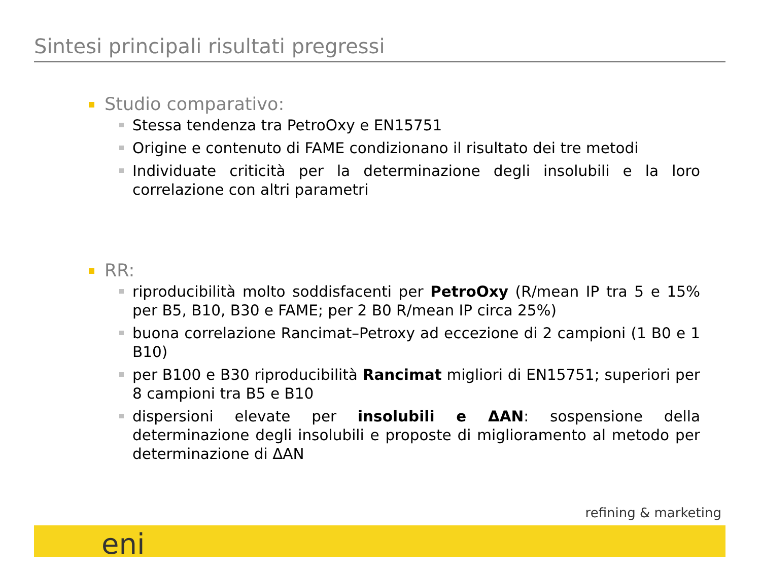Sintesi principali risultati pregressi
Studio comparativo:
Stessa tendenza tra PetroOxy e EN15751
Origine e contenuto di FAME condizionano il risultato dei tre metodi
Individuate criticità per la determinazione degli insolubili e la loro correlazione con altri parametri
RR:
riproducibilità molto soddisfacenti per PetroOxy (R/mean IP tra 5 e 15% per B5, B10, B30 e FAME; per 2 B0 R/mean IP circa 25%)
buona correlazione Rancimat–Petroxy ad eccezione di 2 campioni (1 B0 e 1 B10)
per B100 e B30 riproducibilità Rancimat migliori di EN15751; superiori per 8 campioni tra B5 e B10
dispersioni elevate per insolubili e ΔAN: sospensione della determinazione degli insolubili e proposte di miglioramento al metodo per determinazione di ΔAN
refining & marketing
eni